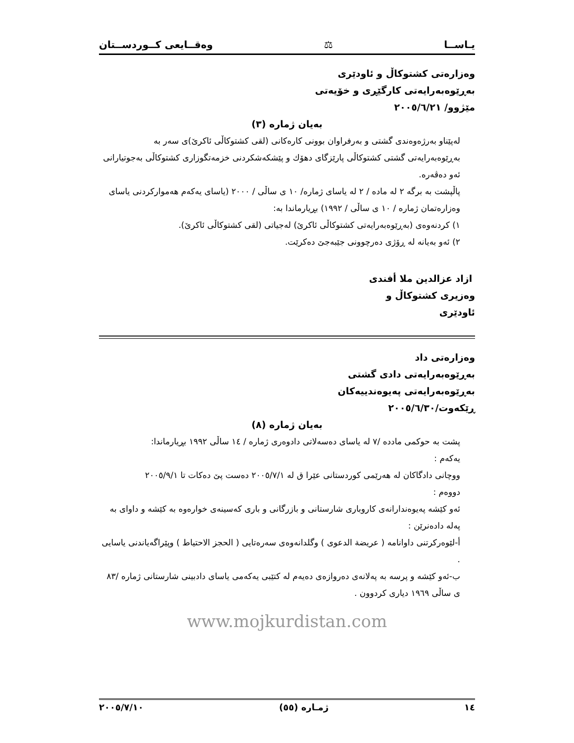یـاســا ⚖ وەقــایعی کــوردســتان
وەزارەتی کشتوکاڵ و ئاودێری
بەڕێوەبەرایەتی کارگێڕی و خۆیەتی
مێژوو/ ٢٠٠٥/٦/٢١
بەیان ژمارە (٣)
لەپێناو بەرژەوەندی گشتی و بەرفراوان بوونی کارەکانی (لقی کشتوکاڵی ئاکرێ)ی سەر بە بەڕێوەبەرایەتی گشتی کشتوکاڵی پارێزگای دهۆك و پێشکەشکردنی خزمەتگوزاری کشتوکاڵی بەجوتیارانی ئەو دەڤەرە.
پاڵپشت بە برگە ٢ لە مادە / ٢ لە یاسای ژمارە/ ١٠ ی ساڵی / ٢٠٠٠ (یاسای یەکەم هەموارکردنی یاسای وەزارەتمان ژمارە / ١٠ ی ساڵی / ١٩٩٢) بڕیارماندا بە:
١) کردنەوەی (بەڕێوەبەرایەتی کشتوکاڵی ئاکرێ) لەجیاتی (لقی کشتوکاڵی ئاکرێ).
٢) ئەو بەیانە لە ڕۆژی دەرچوونی جێبەجێ دەکرێت.
ازاد عزالدين ملا أفندی
وەزیری کشتوکاڵ و ئاودێری
وەزارەتی داد
بەڕێوەبەرایەتی دادی گشتی
بەڕێوەبەرایەتی پەیوەندییەکان
ڕێکەوت/٢٠٠٥/٦/٣٠
بەیان ژمارە (٨)
پشت بە حوکمی مادده /٧ لە یاسای دەسەلاتی دادوەری ژمارە / ١٤ ساڵی ١٩٩٢ بڕیارماندا:
یەکەم :
ووچانی دادگاکان لە هەرێمی کوردستانی عێرا ق لە ٢٠٠٥/٧/١ دەست پێ دەکات تا ٢٠٠٥/٩/١
دووەم :
ئەو کێشە پەیوەندارانەی کاروباری شارستانی و بازرگانی و باری کەسینەی خوارەوە بە کێشە و داوای بە پەلە دادەنرێن :
أ-لێوەرکرتنی داوانامە ( عریضة الدعوی ) وگلدانەوەی سەرەتایی ( الحجز الاحتیاط ) وپێراگەیاندنی یاسایی .
ب-ئەو کێشە و پرسە بە پەلانەی دەروازەی دەیەم لە کتێبی یەکەمی یاسای دادبینی شارستانی ژمارە /٨٣ ی ساڵی ١٩٦٩ دیاری کردوون .
www.mojkurdistan.com
١٤ ژمـارە (٥٥) ٢٠٠٥/٧/١٠